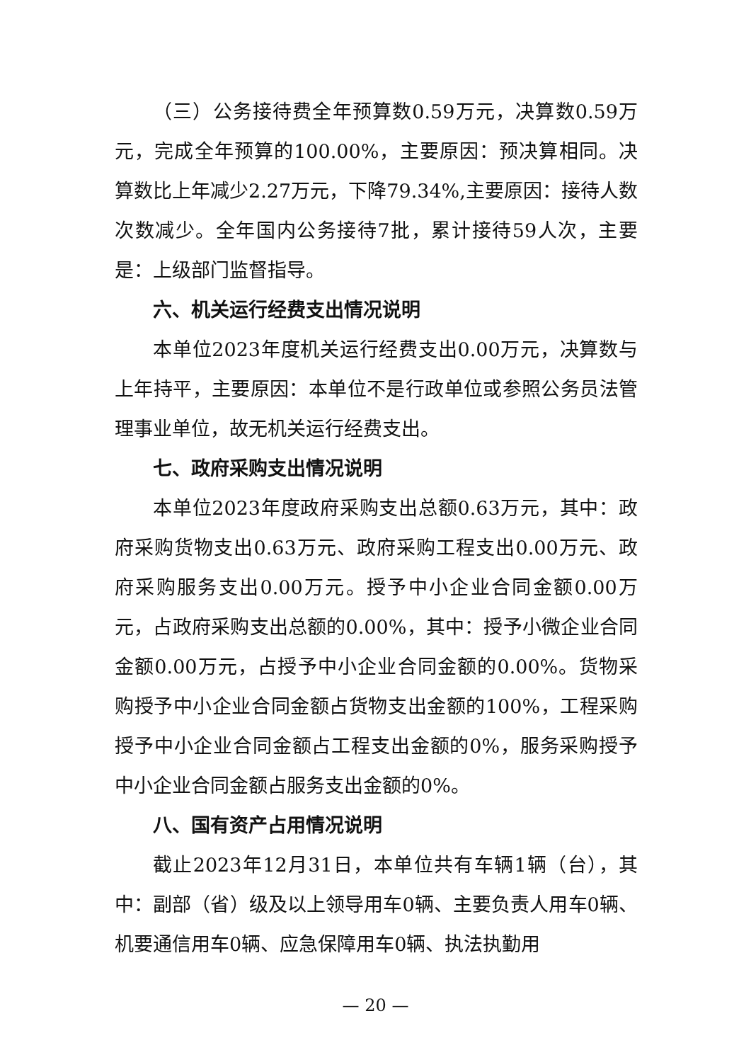（三）公务接待费全年预算数0.59万元，决算数0.59万元，完成全年预算的100.00%，主要原因：预决算相同。决算数比上年减少2.27万元，下降79.34%,主要原因：接待人数次数减少。全年国内公务接待7批，累计接待59人次，主要是：上级部门监督指导。
六、机关运行经费支出情况说明
本单位2023年度机关运行经费支出0.00万元，决算数与上年持平，主要原因：本单位不是行政单位或参照公务员法管理事业单位，故无机关运行经费支出。
七、政府采购支出情况说明
本单位2023年度政府采购支出总额0.63万元，其中：政府采购货物支出0.63万元、政府采购工程支出0.00万元、政府采购服务支出0.00万元。授予中小企业合同金额0.00万元，占政府采购支出总额的0.00%，其中：授予小微企业合同金额0.00万元，占授予中小企业合同金额的0.00%。货物采购授予中小企业合同金额占货物支出金额的100%，工程采购授予中小企业合同金额占工程支出金额的0%，服务采购授予中小企业合同金额占服务支出金额的0%。
八、国有资产占用情况说明
截止2023年12月31日，本单位共有车辆1辆（台），其中：副部（省）级及以上领导用车0辆、主要负责人用车0辆、机要通信用车0辆、应急保障用车0辆、执法执勤用
— 20 —